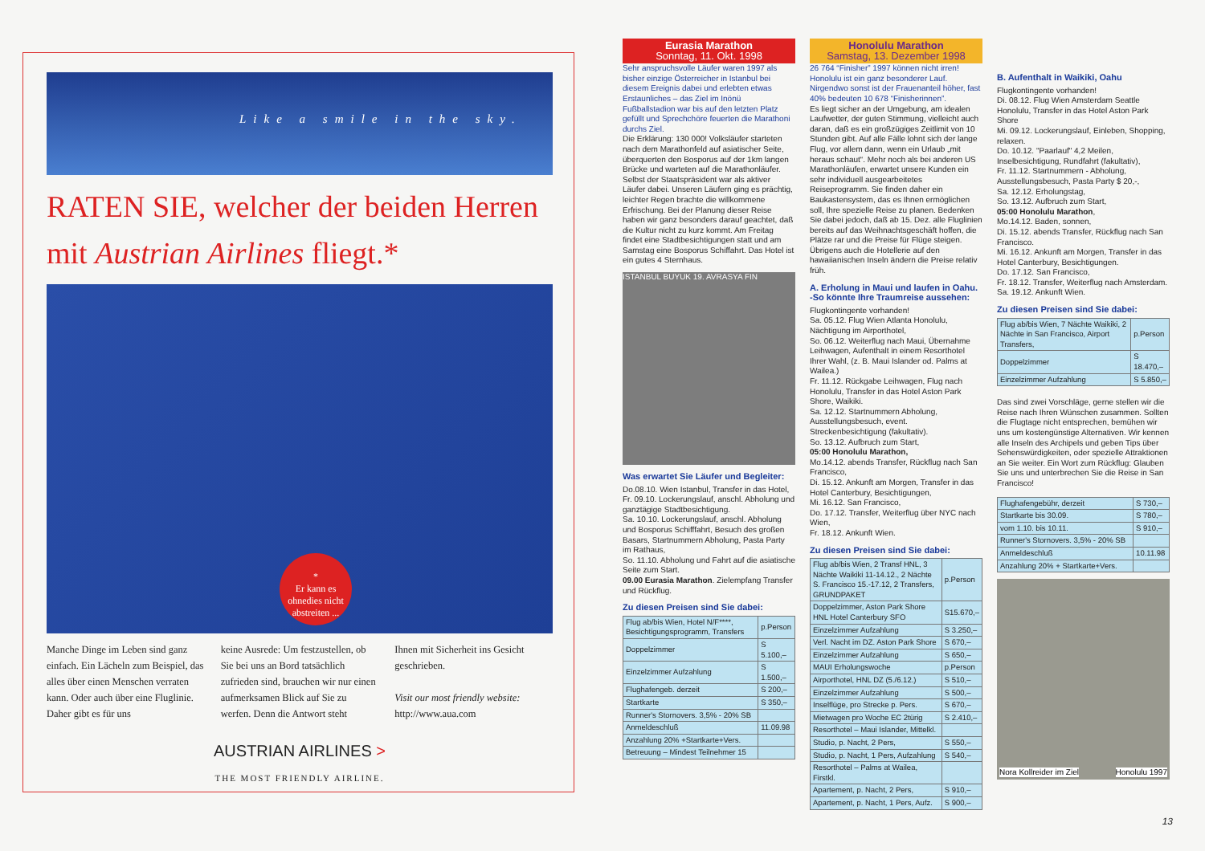Like a smile in the sky.
RATEN SIE, welcher der beiden Herren
mit Austrian Airlines fliegt.*
*
Er kann es ohnedies nicht abstreiten ...
Manche Dinge im Leben sind ganz einfach. Ein Lächeln zum Beispiel, das alles über einen Menschen verraten kann. Oder auch über eine Fluglinie. Daher gibt es für uns
keine Ausrede: Um festzustellen, ob Sie bei uns an Bord tatsächlich zufrieden sind, brauchen wir nur einen aufmerksamen Blick auf Sie zu werfen. Denn die Antwort steht
Ihnen mit Sicherheit ins Gesicht geschrieben.
Visit our most friendly website:
http://www.aua.com
AUSTRIAN AIRLINES >
THE MOST FRIENDLY AIRLINE.
Eurasia Marathon
Sonntag, 11. Okt. 1998
Sehr anspruchsvolle Läufer waren 1997 als bisher einzige Österreicher in Istanbul bei diesem Ereignis dabei und erlebten etwas Erstaunliches – das Ziel im Inönü Fußballstadion war bis auf den letzten Platz gefüllt und Sprechchöre feuerten die Marathoni durchs Ziel.
Die Erklärung: 130 000! Volksläufer starteten nach dem Marathonfeld auf asiatischer Seite, überquerten den Bosporus auf der 1km langen Brücke und warteten auf die Marathonläufer. Selbst der Staatspräsident war als aktiver Läufer dabei. Unseren Läufern ging es prächtig, leichter Regen brachte die willkommene Erfrischung. Bei der Planung dieser Reise haben wir ganz besonders darauf geachtet, daß die Kultur nicht zu kurz kommt. Am Freitag findet eine Stadtbesichtigungen statt und am Samstag eine Bosporus Schiffahrt. Das Hotel ist ein gutes 4 Sternhaus.
ISTANBUL BUYUK 19. AVRASYA FIN
Was erwartet Sie Läufer und Begleiter:
Do.08.10. Wien Istanbul, Transfer in das Hotel,
Fr. 09.10. Lockerungslauf, anschl. Abholung und ganztägige Stadtbesichtigung.
Sa. 10.10. Lockerungslauf, anschl. Abholung und Bosporus Schifffahrt, Besuch des großen Basars, Startnummern Abholung, Pasta Party im Rathaus,
So. 11.10. Abholung und Fahrt auf die asiatische Seite zum Start.
09.00 Eurasia Marathon. Zielempfang Transfer und Rückflug.
Zu diesen Preisen sind Sie dabei:
| Flug ab/bis Wien, Hotel N/F****, Besichtigungsprogramm, Transfers | p.Person |
| --- | --- |
| Doppelzimmer | S 5.100,– |
| Einzelzimmer Aufzahlung | S 1.500,– |
| Flughafengeb. derzeit | S 200,– |
| Startkarte | S 350,– |
| Runner's Stornovers. 3,5% - 20% SB | |
| Anmeldeschluß | 11.09.98 |
| Anzahlung 20% +Startkarte+Vers. | |
| Betreuung – Mindest Teilnehmer 15 | |
Honolulu Marathon
Samstag, 13. Dezember 1998
26 764 “Finisher” 1997 können nicht irren! Honolulu ist ein ganz besonderer Lauf. Nirgendwo sonst ist der Frauenanteil höher, fast 40% bedeuten 10 678 “Finisherinnen”.
Es liegt sicher an der Umgebung, am idealen Laufwetter, der guten Stimmung, vielleicht auch daran, daß es ein großzügiges Zeitlimit von 10 Stunden gibt. Auf alle Fälle lohnt sich der lange Flug, vor allem dann, wenn ein Urlaub „mit heraus schaut“. Mehr noch als bei anderen US Marathonläufen, erwartet unsere Kunden ein sehr individuell ausgearbeitetes Reiseprogramm. Sie finden daher ein Baukastensystem, das es Ihnen ermöglichen soll, Ihre spezielle Reise zu planen. Bedenken Sie dabei jedoch, daß ab 15. Dez. alle Fluglinien bereits auf das Weihnachtsgeschäft hoffen, die Plätze rar und die Preise für Flüge steigen. Übrigens auch die Hotellerie auf den hawaiianischen Inseln ändern die Preise relativ früh.
A. Erholung in Maui und laufen in Oahu. -So könnte Ihre Traumreise aussehen:
Flugkontingente vorhanden!
Sa. 05.12. Flug Wien Atlanta Honolulu, Nächtigung im Airporthotel,
So. 06.12. Weiterflug nach Maui, Übernahme Leihwagen, Aufenthalt in einem Resorthotel Ihrer Wahl, (z. B. Maui Islander od. Palms at Wailea.)
Fr. 11.12. Rückgabe Leihwagen, Flug nach Honolulu, Transfer in das Hotel Aston Park Shore, Waikiki.
Sa. 12.12. Startnummern Abholung, Ausstellungsbesuch, event. Streckenbesichtigung (fakultativ).
So. 13.12. Aufbruch zum Start,
05:00 Honolulu Marathon,
Mo.14.12. abends Transfer, Rückflug nach San Francisco,
Di. 15.12. Ankunft am Morgen, Transfer in das Hotel Canterbury, Besichtigungen,
Mi. 16.12. San Francisco,
Do. 17.12. Transfer, Weiterflug über NYC nach Wien,
Fr. 18.12. Ankunft Wien.
Zu diesen Preisen sind Sie dabei:
| Flug ab/bis Wien, 2 Transf HNL, 3 Nächte Waikiki 11-14.12., 2 Nächte S. Francisco 15.-17.12, 2 Transfers, GRUNDPAKET | p.Person |
| --- | --- |
| Doppelzimmer, Aston Park Shore HNL Hotel Canterbury SFO | S15.670,– |
| Einzelzimmer Aufzahlung | S 3.250,– |
| Verl. Nacht im DZ. Aston Park Shore | S 670,– |
| Einzelzimmer Aufzahlung | S 650,– |
| MAUI Erholungswoche | p.Person |
| Airporthotel, HNL DZ (5./6.12.) | S 510,– |
| Einzelzimmer Aufzahlung | S 500,– |
| Inselflüge, pro Strecke p. Pers. | S 670,– |
| Mietwagen pro Woche EC 2türig | S 2.410,– |
| Resorthotel – Maui Islander, Mittelkl. | |
| Studio, p. Nacht, 2 Pers, | S 550,– |
| Studio, p. Nacht, 1 Pers, Aufzahlung | S 540,– |
| Resorthotel – Palms at Wailea, Firstkl. | |
| Apartement, p. Nacht, 2 Pers, | S 910,– |
| Apartement, p. Nacht, 1 Pers, Aufz. | S 900,– |
B. Aufenthalt in Waikiki, Oahu
Flugkontingente vorhanden!
Di. 08.12. Flug Wien Amsterdam Seattle Honolulu, Transfer in das Hotel Aston Park Shore
Mi. 09.12. Lockerungslauf, Einleben, Shopping, relaxen.
Do. 10.12. "Paarlauf" 4,2 Meilen, Inselbesichtigung, Rundfahrt (fakultativ),
Fr. 11.12. Startnummern - Abholung, Ausstellungsbesuch, Pasta Party $ 20,-,
Sa. 12.12. Erholungstag,
So. 13.12. Aufbruch zum Start,
05:00 Honolulu Marathon,
Mo.14.12. Baden, sonnen,
Di. 15.12. abends Transfer, Rückflug nach San Francisco.
Mi. 16.12. Ankunft am Morgen, Transfer in das Hotel Canterbury, Besichtigungen.
Do. 17.12. San Francisco,
Fr. 18.12. Transfer, Weiterflug nach Amsterdam.
Sa. 19.12. Ankunft Wien.
Zu diesen Preisen sind Sie dabei:
| Flug ab/bis Wien, 7 Nächte Waikiki, 2 Nächte in San Francisco, Airport Transfers, | p.Person |
| --- | --- |
| Doppelzimmer | S 18.470,– |
| Einzelzimmer Aufzahlung | S 5.850,– |
Das sind zwei Vorschläge, gerne stellen wir die Reise nach Ihren Wünschen zusammen. Sollten die Flugtage nicht entsprechen, bemühen wir uns um kostengünstige Alternativen. Wir kennen alle Inseln des Archipels und geben Tips über Sehenswürdigkeiten, oder spezielle Attraktionen an Sie weiter. Ein Wort zum Rückflug: Glauben Sie uns und unterbrechen Sie die Reise in San Francisco!
| Flughafengebühr, derzeit | S 730,– |
| Startkarte bis 30.09. | S 780,– |
| vom 1.10. bis 10.11. | S 910,– |
| Runner's Stornovers. 3,5% - 20% SB | |
| Anmeldeschluß | 10.11.98 |
| Anzahlung 20% + Startkarte+Vers. | |
Nora Kollreider im Ziel Honolulu 1997
13